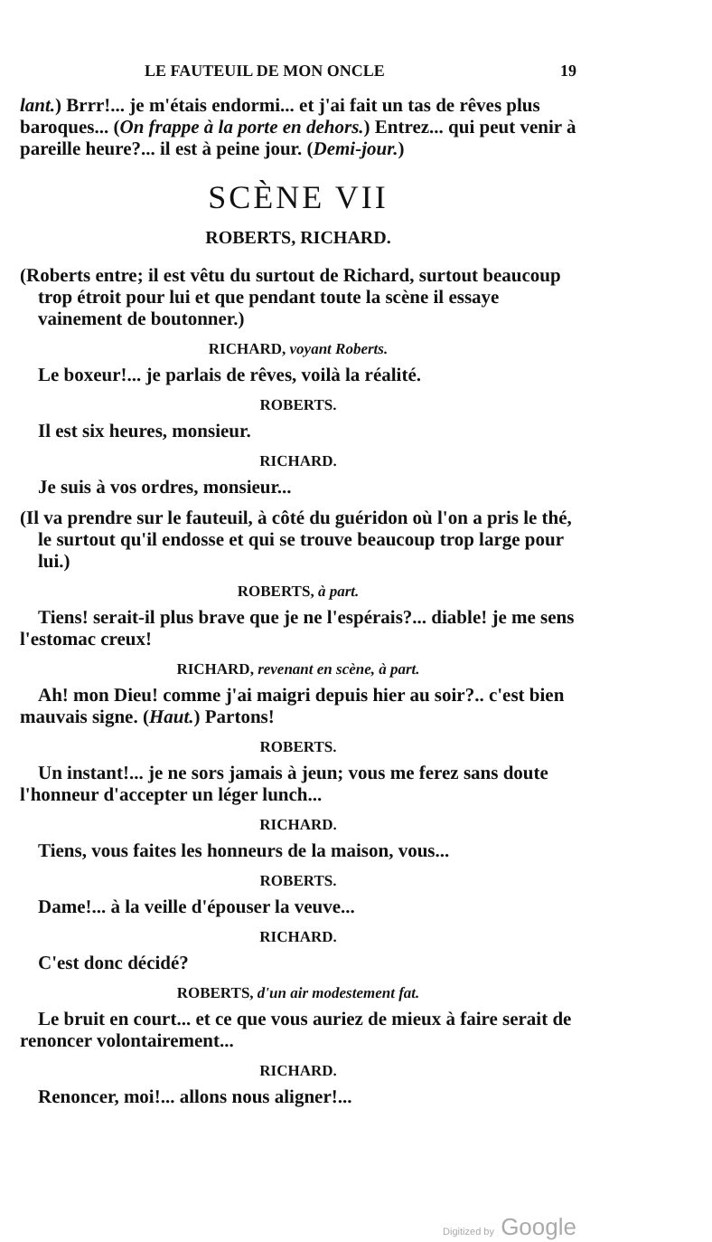LE FAUTEUIL DE MON ONCLE 19
lant.) Brrr!... je m'étais endormi... et j'ai fait un tas de rêves plus baroques... (On frappe à la porte en dehors.) Entrez... qui peut venir à pareille heure?... il est à peine jour. (Demi-jour.)
SCÈNE VII
ROBERTS, RICHARD.
(Roberts entre; il est vêtu du surtout de Richard, surtout beaucoup trop étroit pour lui et que pendant toute la scène il essaye vainement de boutonner.)
RICHARD, voyant Roberts.
Le boxeur!... je parlais de rêves, voilà la réalité.
ROBERTS.
Il est six heures, monsieur.
RICHARD.
Je suis à vos ordres, monsieur...
(Il va prendre sur le fauteuil, à côté du guéridon où l'on a pris le thé, le surtout qu'il endosse et qui se trouve beaucoup trop large pour lui.)
ROBERTS, à part.
Tiens! serait-il plus brave que je ne l'espérais?... diable! je me sens l'estomac creux!
RICHARD, revenant en scène, à part.
Ah! mon Dieu! comme j'ai maigri depuis hier au soir?.. c'est bien mauvais signe. (Haut.) Partons!
ROBERTS.
Un instant!... je ne sors jamais à jeun; vous me ferez sans doute l'honneur d'accepter un léger lunch...
RICHARD.
Tiens, vous faites les honneurs de la maison, vous...
ROBERTS.
Dame!... à la veille d'épouser la veuve...
RICHARD.
C'est donc décidé?
ROBERTS, d'un air modestement fat.
Le bruit en court... et ce que vous auriez de mieux à faire serait de renoncer volontairement...
RICHARD.
Renoncer, moi!... allons nous aligner!...
Digitized by Google